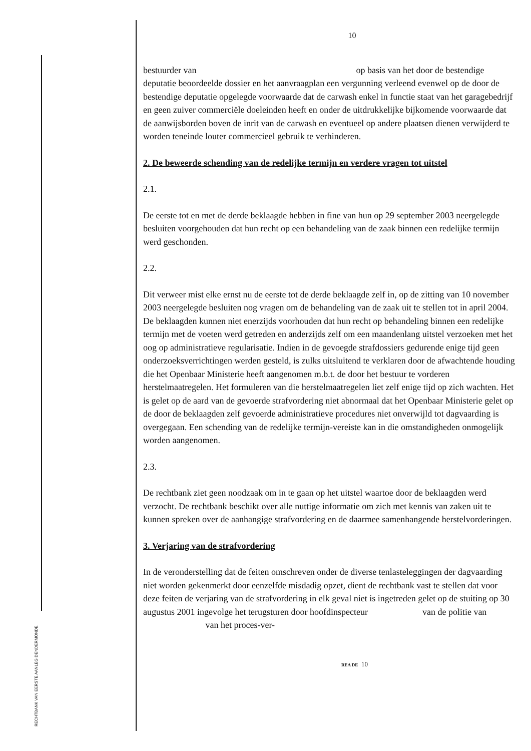RECHTBANK VAN EERSTE AANLEG DENDERMONDE
10
bestuurder van op basis van het door de bestendige deputatie beoordeelde dossier en het aanvraagplan een vergunning verleend evenwel op de door de bestendige deputatie opgelegde voorwaarde dat de carwash enkel in functie staat van het garagebedrijf en geen zuiver commerciële doeleinden heeft en onder de uitdrukkelijke bijkomende voorwaarde dat de aanwijsborden boven de inrit van de carwash en eventueel op andere plaatsen dienen verwijderd te worden teneinde louter commercieel gebruik te verhinderen.
2. De beweerde schending van de redelijke termijn en verdere vragen tot uitstel
2.1.
De eerste tot en met de derde beklaagde hebben in fine van hun op 29 september 2003 neergelegde besluiten voorgehouden dat hun recht op een behandeling van de zaak binnen een redelijke termijn werd geschonden.
2.2.
Dit verweer mist elke ernst nu de eerste tot de derde beklaagde zelf in, op de zitting van 10 november 2003 neergelegde besluiten nog vragen om de behandeling van de zaak uit te stellen tot in april 2004. De beklaagden kunnen niet enerzijds voorhouden dat hun recht op behandeling binnen een redelijke termijn met de voeten werd getreden en anderzijds zelf om een maandenlang uitstel verzoeken met het oog op administratieve regularisatie. Indien in de gevoegde strafdossiers gedurende enige tijd geen onderzoeksverrichtingen werden gesteld, is zulks uitsluitend te verklaren door de afwachtende houding die het Openbaar Ministerie heeft aangenomen m.b.t. de door het bestuur te vorderen herstelmaatregelen. Het formuleren van die herstelmaatregelen liet zelf enige tijd op zich wachten. Het is gelet op de aard van de gevoerde strafvordering niet abnormaal dat het Openbaar Ministerie gelet op de door de beklaagden zelf gevoerde administratieve procedures niet onverwijld tot dagvaarding is overgegaan. Een schending van de redelijke termijn-vereiste kan in die omstandigheden onmogelijk worden aangenomen.
2.3.
De rechtbank ziet geen noodzaak om in te gaan op het uitstel waartoe door de beklaagden werd verzocht. De rechtbank beschikt over alle nuttige informatie om zich met kennis van zaken uit te kunnen spreken over de aanhangige strafvordering en de daarmee samenhangende herstelvorderingen.
3. Verjaring van de strafvordering
In de veronderstelling dat de feiten omschreven onder de diverse tenlasteleggingen der dagvaarding niet worden gekenmerkt door eenzelfde misdadig opzet, dient de rechtbank vast te stellen dat voor deze feiten de verjaring van de strafvordering in elk geval niet is ingetreden gelet op de stuiting op 30 augustus 2001 ingevolge het terugsturen door hoofdinspecteur van de politie van van het proces-ver-
REA DE 10